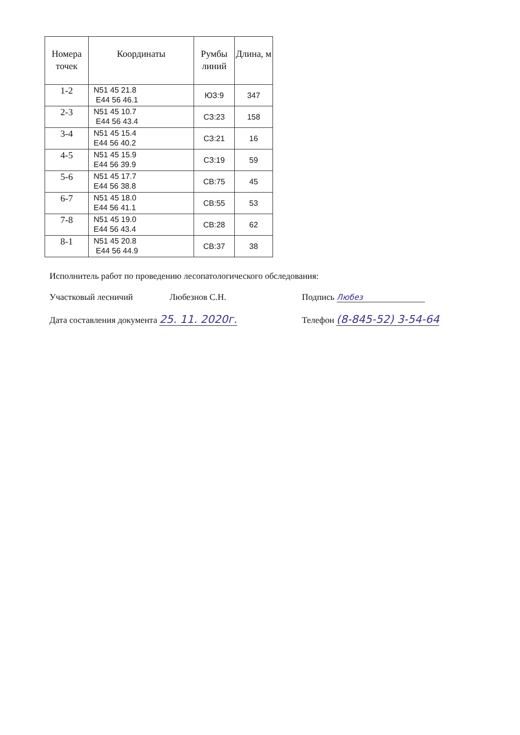| Номера точек | Координаты | Румбы линий | Длина, м |
| --- | --- | --- | --- |
| 1-2 | N51 45 21.8 E44 56 46.1 | ЮЗ:9 | 347 |
| 2-3 | N51 45 10.7 E44 56 43.4 | СЗ:23 | 158 |
| 3-4 | N51 45 15.4 E44 56 40.2 | СЗ:21 | 16 |
| 4-5 | N51 45 15.9 E44 56 39.9 | СЗ:19 | 59 |
| 5-6 | N51 45 17.7 E44 56 38.8 | СВ:75 | 45 |
| 6-7 | N51 45 18.0 E44 56 41.1 | СВ:55 | 53 |
| 7-8 | N51 45 19.0 E44 56 43.4 | СВ:28 | 62 |
| 8-1 | N51 45 20.8 E44 56 44.9 | СВ:37 | 38 |
Исполнитель работ по проведению лесопатологического обследования:
Участковый лесничий Любезнов С.Н. Подпись Любез
Дата составления документа 25. 11. 2020г. Телефон (8-845-52) 3-54-64